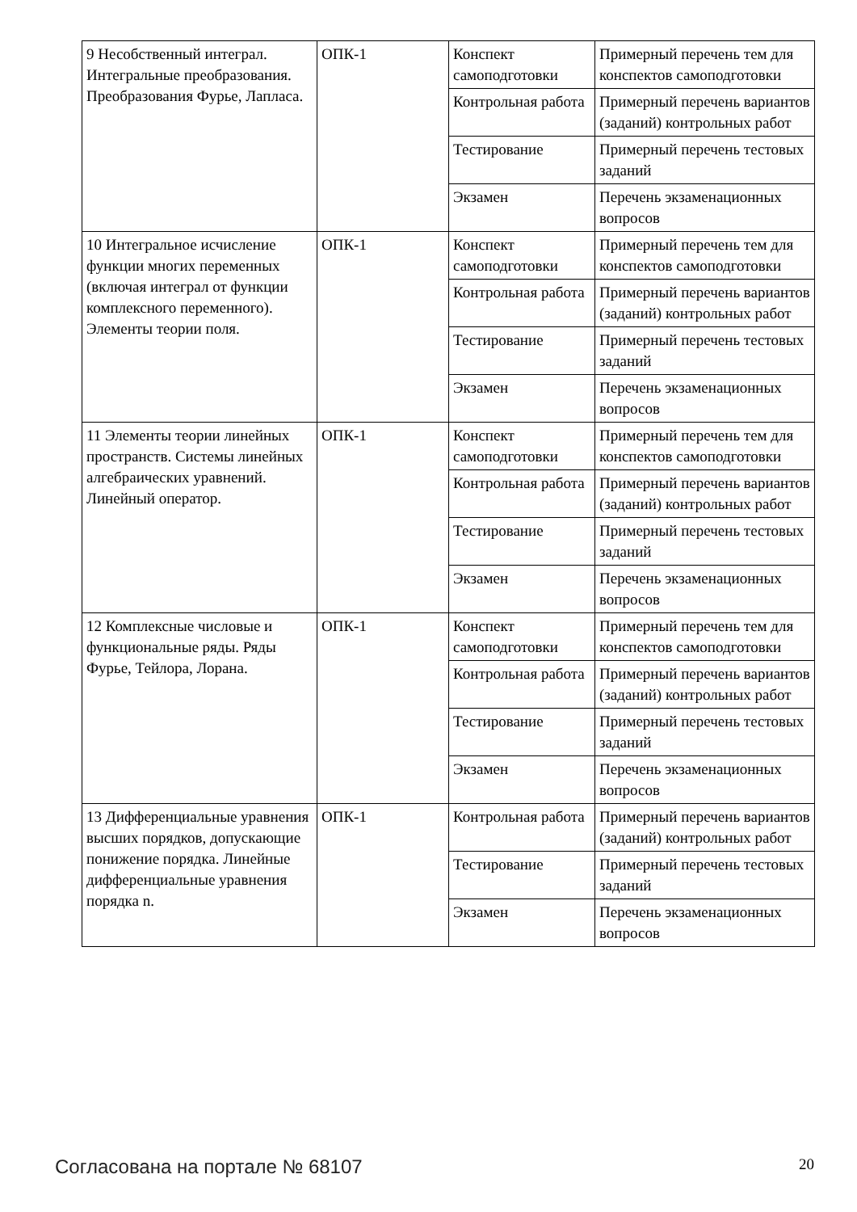| 9 Несобственный интеграл. Интегральные преобразования. Преобразования Фурье, Лапласа. | ОПК-1 | Конспект самоподготовки | Примерный перечень тем для конспектов самоподготовки |
| | | Контрольная работа | Примерный перечень вариантов (заданий) контрольных работ |
| | | Тестирование | Примерный перечень тестовых заданий |
| | | Экзамен | Перечень экзаменационных вопросов |
| 10 Интегральное исчисление функции многих переменных (включая интеграл от функции комплексного переменного). Элементы теории поля. | ОПК-1 | Конспект самоподготовки | Примерный перечень тем для конспектов самоподготовки |
| | | Контрольная работа | Примерный перечень вариантов (заданий) контрольных работ |
| | | Тестирование | Примерный перечень тестовых заданий |
| | | Экзамен | Перечень экзаменационных вопросов |
| 11 Элементы теории линейных пространств. Системы линейных алгебраических уравнений. Линейный оператор. | ОПК-1 | Конспект самоподготовки | Примерный перечень тем для конспектов самоподготовки |
| | | Контрольная работа | Примерный перечень вариантов (заданий) контрольных работ |
| | | Тестирование | Примерный перечень тестовых заданий |
| | | Экзамен | Перечень экзаменационных вопросов |
| 12 Комплексные числовые и функциональные ряды. Ряды Фурье, Тейлора, Лорана. | ОПК-1 | Конспект самоподготовки | Примерный перечень тем для конспектов самоподготовки |
| | | Контрольная работа | Примерный перечень вариантов (заданий) контрольных работ |
| | | Тестирование | Примерный перечень тестовых заданий |
| | | Экзамен | Перечень экзаменационных вопросов |
| 13 Дифференциальные уравнения высших порядков, допускающие понижение порядка. Линейные дифференциальные уравнения порядка n. | ОПК-1 | Контрольная работа | Примерный перечень вариантов (заданий) контрольных работ |
| | | Тестирование | Примерный перечень тестовых заданий |
| | | Экзамен | Перечень экзаменационных вопросов |
Согласована на портале № 68107 20